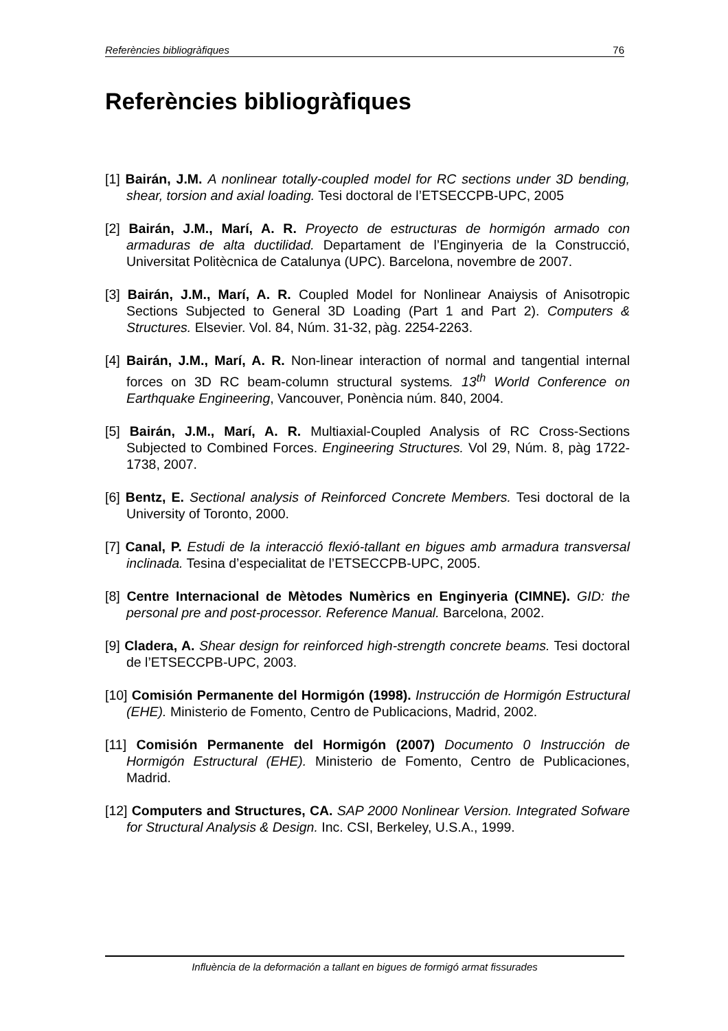Referències bibliogràfiques 76
Referències bibliogràfiques
[1] Bairán, J.M. A nonlinear totally-coupled model for RC sections under 3D bending, shear, torsion and axial loading. Tesi doctoral de l’ETSECCPB-UPC, 2005
[2] Bairán, J.M., Marí, A. R. Proyecto de estructuras de hormigón armado con armaduras de alta ductilidad. Departament de l’Enginyeria de la Construcció, Universitat Politècnica de Catalunya (UPC). Barcelona, novembre de 2007.
[3] Bairán, J.M., Marí, A. R. Coupled Model for Nonlinear Anaiysis of Anisotropic Sections Subjected to General 3D Loading (Part 1 and Part 2). Computers & Structures. Elsevier. Vol. 84, Núm. 31-32, pàg. 2254-2263.
[4] Bairán, J.M., Marí, A. R. Non-linear interaction of normal and tangential internal forces on 3D RC beam-column structural systems. 13<sup>th</sup> World Conference on Earthquake Engineering, Vancouver, Ponència núm. 840, 2004.
[5] Bairán, J.M., Marí, A. R. Multiaxial-Coupled Analysis of RC Cross-Sections Subjected to Combined Forces. Engineering Structures. Vol 29, Núm. 8, pàg 1722-1738, 2007.
[6] Bentz, E. Sectional analysis of Reinforced Concrete Members. Tesi doctoral de la University of Toronto, 2000.
[7] Canal, P. Estudi de la interacció flexió-tallant en bigues amb armadura transversal inclinada. Tesina d’especialitat de l’ETSECCPB-UPC, 2005.
[8] Centre Internacional de Mètodes Numèrics en Enginyeria (CIMNE). GID: the personal pre and post-processor. Reference Manual. Barcelona, 2002.
[9] Cladera, A. Shear design for reinforced high-strength concrete beams. Tesi doctoral de l’ETSECCPB-UPC, 2003.
[10] Comisión Permanente del Hormigón (1998). Instrucción de Hormigón Estructural (EHE). Ministerio de Fomento, Centro de Publicacions, Madrid, 2002.
[11] Comisión Permanente del Hormigón (2007) Documento 0 Instrucción de Hormigón Estructural (EHE). Ministerio de Fomento, Centro de Publicaciones, Madrid.
[12] Computers and Structures, CA. SAP 2000 Nonlinear Version. Integrated Sofware for Structural Analysis & Design. Inc. CSI, Berkeley, U.S.A., 1999.
Influència de la deformación a tallant en bigues de formigó armat fissurades